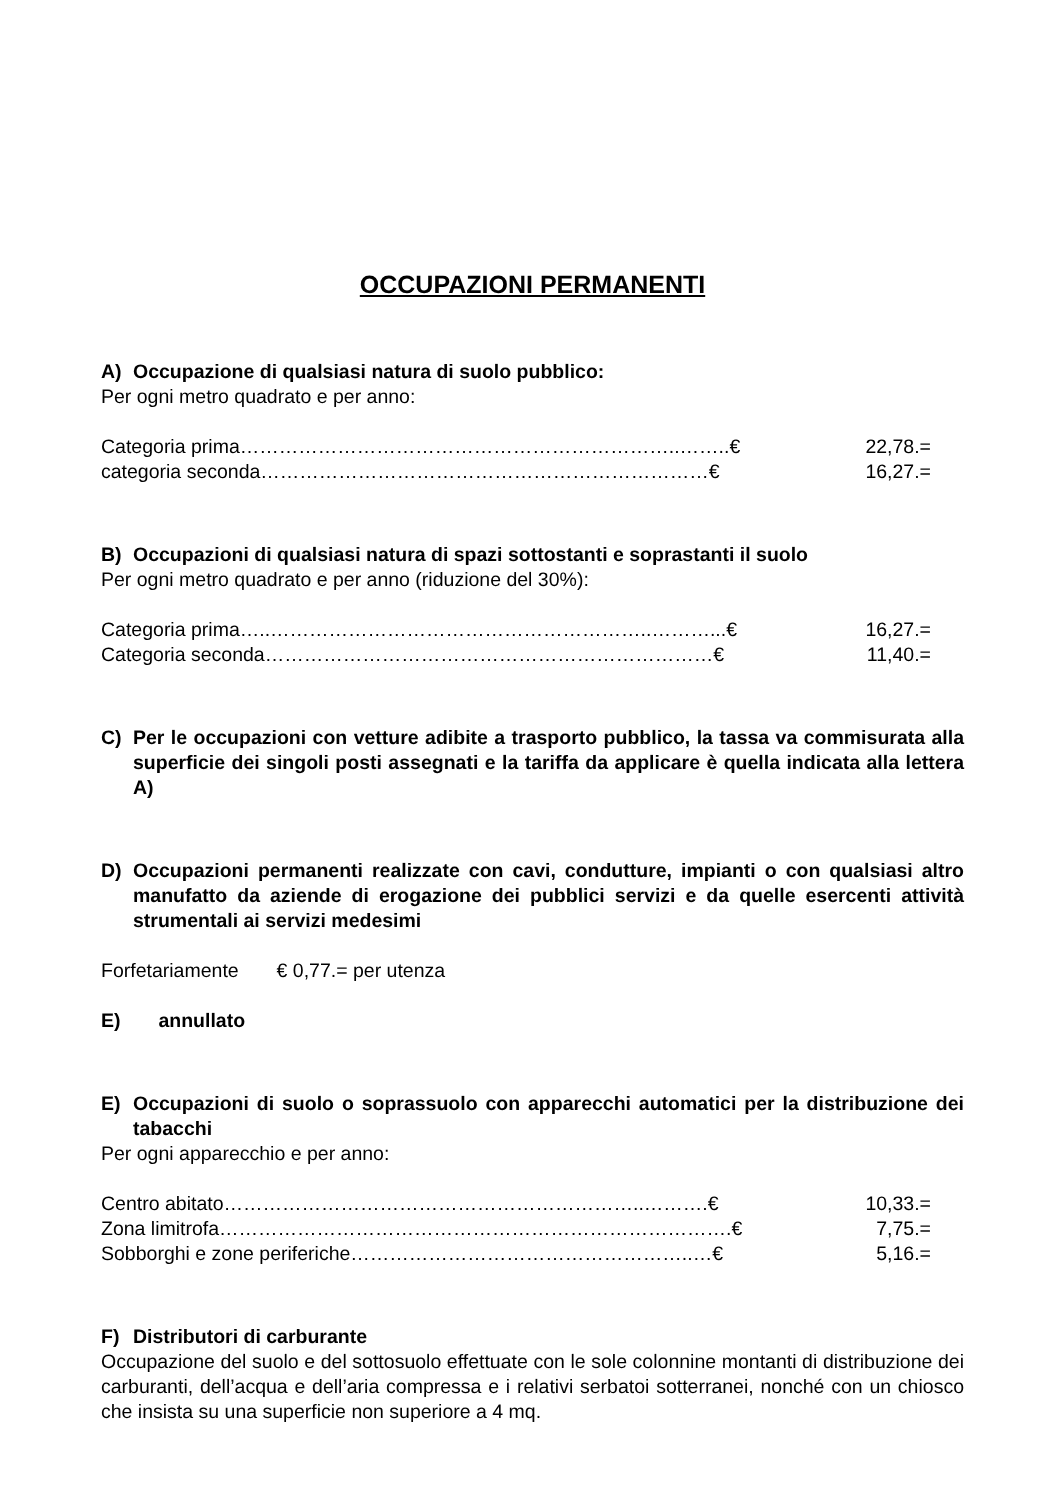OCCUPAZIONI PERMANENTI
A) Occupazione di qualsiasi natura di suolo pubblico:
Per ogni metro quadrato e per anno:
Categoria prima…………………………………………………………..……..€ 22,78.=
categoria seconda……………………………………………………………€ 16,27.=
B) Occupazioni di qualsiasi natura di spazi sottostanti e soprastanti il suolo
Per ogni metro quadrato e per anno (riduzione del 30%):
Categoria prima…..…………………………………………………..………...€ 16,27.=
Categoria seconda……………………………………………………………€ 11,40.=
C) Per le occupazioni con vetture adibite a trasporto pubblico, la tassa va commisurata alla superficie dei singoli posti assegnati e la tariffa da applicare è quella indicata alla lettera A)
D) Occupazioni permanenti realizzate con cavi, condutture, impianti o con qualsiasi altro manufatto da aziende di erogazione dei pubblici servizi e da quelle esercenti attività strumentali ai servizi medesimi
Forfetariamente € 0,77.= per utenza
E) annullato
E) Occupazioni di suolo o soprassuolo con apparecchi automatici per la distribuzione dei tabacchi
Per ogni apparecchio e per anno:
Centro abitato………………………………………………………..……….€ 10,33.=
Zona limitrofa…………………………………………………………………….€ 7,75.=
Sobborghi e zone periferiche……………………………………………..…€ 5,16.=
F) Distributori di carburante
Occupazione del suolo e del sottosuolo effettuate con le sole colonnine montanti di distribuzione dei carburanti, dell’acqua e dell’aria compressa e i relativi serbatoi sotterranei, nonché con un chiosco che insista su una superficie non superiore a 4 mq.